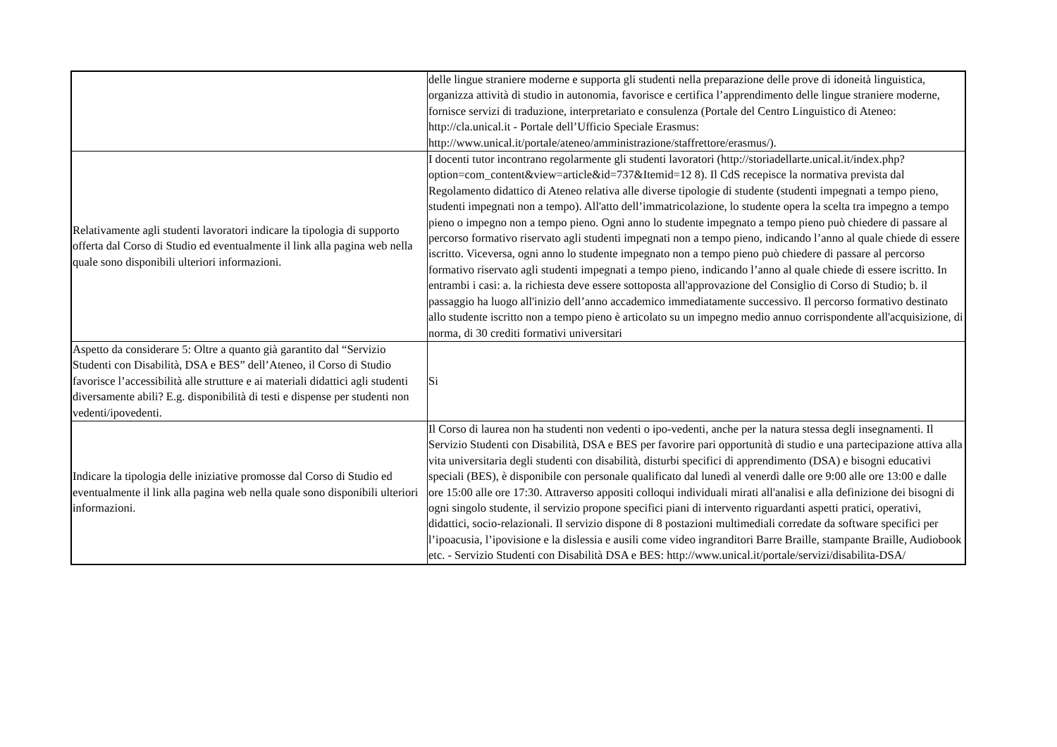| | delle lingue straniere moderne e supporta gli studenti nella preparazione delle prove di idoneità linguistica, organizza attività di studio in autonomia, favorisce e certifica l’apprendimento delle lingue straniere moderne, fornisce servizi di traduzione, interpretariato e consulenza (Portale del Centro Linguistico di Ateneo: http://cla.unical.it - Portale dell’Ufficio Speciale Erasmus: http://www.unical.it/portale/ateneo/amministrazione/staffrettore/erasmus/). |
| Relativamente agli studenti lavoratori indicare la tipologia di supporto offerta dal Corso di Studio ed eventualmente il link alla pagina web nella quale sono disponibili ulteriori informazioni. | I docenti tutor incontrano regolarmente gli studenti lavoratori (http://storiadellarte.unical.it/index.php?option=com_content&view=article&id=737&Itemid=12 8). Il CdS recepisce la normativa prevista dal Regolamento didattico di Ateneo relativa alle diverse tipologie di studente (studenti impegnati a tempo pieno, studenti impegnati non a tempo). All'atto dell’immatricolazione, lo studente opera la scelta tra impegno a tempo pieno o impegno non a tempo pieno. Ogni anno lo studente impegnato a tempo pieno può chiedere di passare al percorso formativo riservato agli studenti impegnati non a tempo pieno, indicando l’anno al quale chiede di essere iscritto. Viceversa, ogni anno lo studente impegnato non a tempo pieno può chiedere di passare al percorso formativo riservato agli studenti impegnati a tempo pieno, indicando l’anno al quale chiede di essere iscritto. In entrambi i casi: a. la richiesta deve essere sottoposta all'approvazione del Consiglio di Corso di Studio; b. il passaggio ha luogo all'inizio dell’anno accademico immediatamente successivo. Il percorso formativo destinato allo studente iscritto non a tempo pieno è articolato su un impegno medio annuo corrispondente all'acquisizione, di norma, di 30 crediti formativi universitari |
| Aspetto da considerare 5: Oltre a quanto già garantito dal “Servizio Studenti con Disabilità, DSA e BES” dell’Ateneo, il Corso di Studio favorisce l’accessibilità alle strutture e ai materiali didattici agli studenti diversamente abili? E.g. disponibilità di testi e dispense per studenti non vedenti/ipovedenti. | Si |
| Indicare la tipologia delle iniziative promosse dal Corso di Studio ed eventualmente il link alla pagina web nella quale sono disponibili ulteriori informazioni. | Il Corso di laurea non ha studenti non vedenti o ipo-vedenti, anche per la natura stessa degli insegnamenti. Il Servizio Studenti con Disabilità, DSA e BES per favorire pari opportunità di studio e una partecipazione attiva alla vita universitaria degli studenti con disabilità, disturbi specifici di apprendimento (DSA) e bisogni educativi speciali (BES), è disponibile con personale qualificato dal lunedì al venerdì dalle ore 9:00 alle ore 13:00 e dalle ore 15:00 alle ore 17:30. Attraverso appositi colloqui individuali mirati all'analisi e alla definizione dei bisogni di ogni singolo studente, il servizio propone specifici piani di intervento riguardanti aspetti pratici, operativi, didattici, socio-relazionali. Il servizio dispone di 8 postazioni multimediali corredate da software specifici per l’ipoacusia, l’ipovisione e la dislessia e ausili come video ingranditori Barre Braille, stampante Braille, Audiobook etc. - Servizio Studenti con Disabilità DSA e BES: http://www.unical.it/portale/servizi/disabilita-DSA/ |